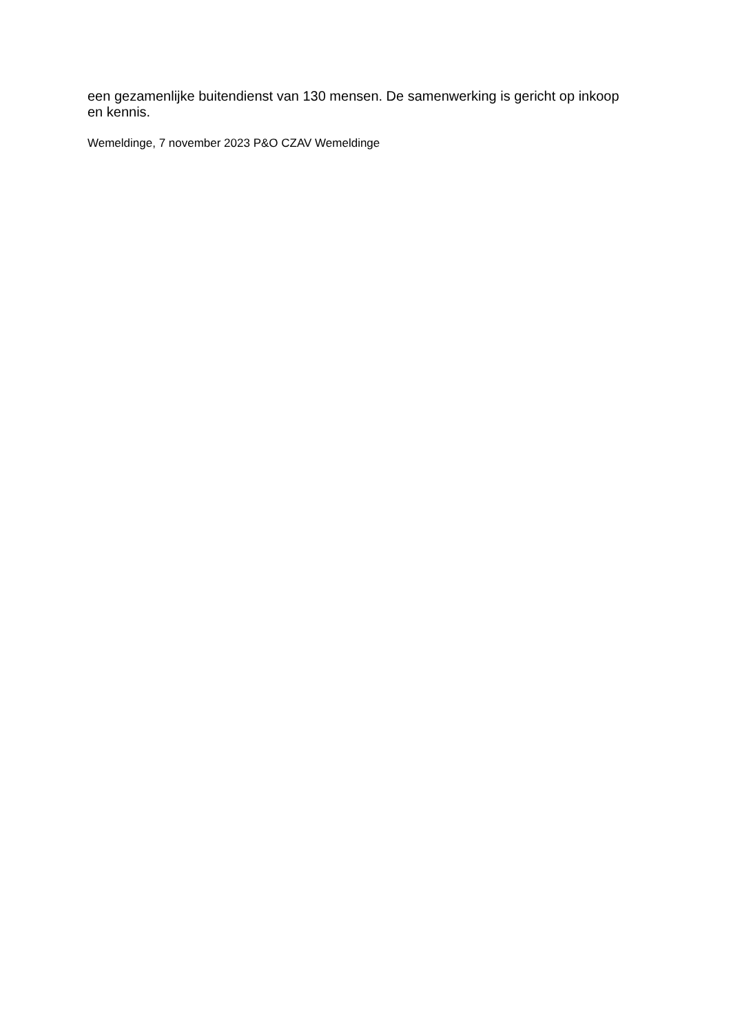een gezamenlijke buitendienst van 130 mensen. De samenwerking is gericht op inkoop en kennis.
Wemeldinge, 7 november 2023 P&O CZAV Wemeldinge